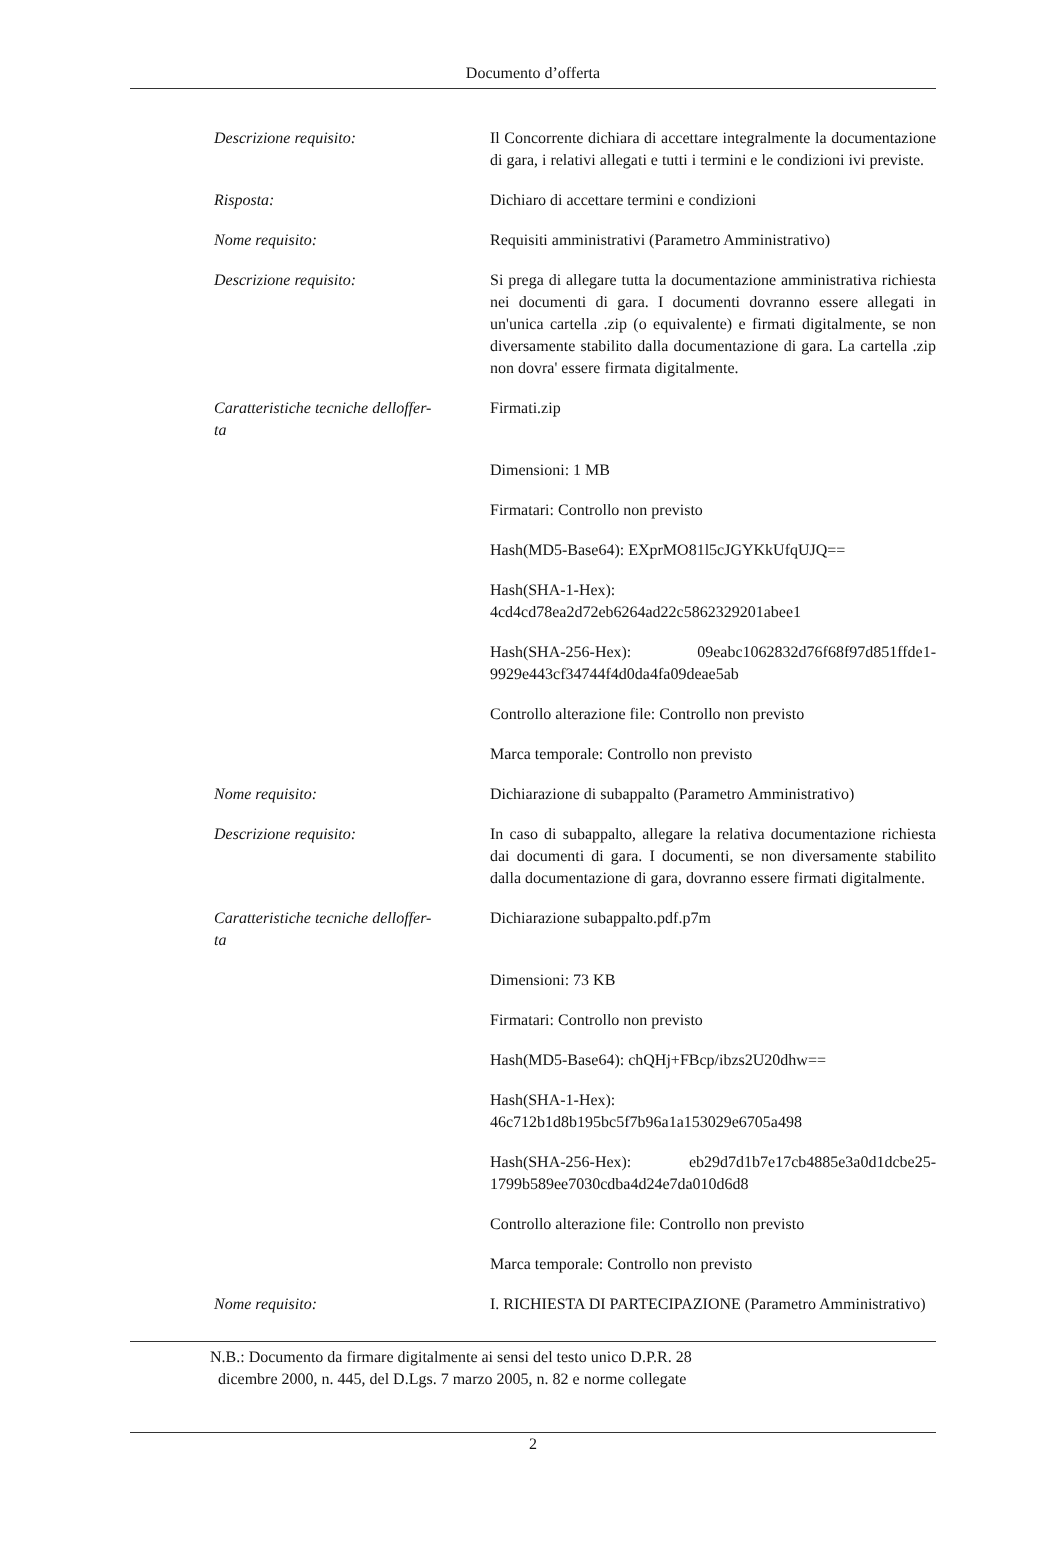Documento d’offerta
| Descrizione requisito: | Il Concorrente dichiara di accettare integralmente la documentazione di gara, i relativi allegati e tutti i termini e le condizioni ivi previste. |
| Risposta: | Dichiaro di accettare termini e condizioni |
| Nome requisito: | Requisiti amministrativi (Parametro Amministrativo) |
| Descrizione requisito: | Si prega di allegare tutta la documentazione amministrativa richiesta nei documenti di gara. I documenti dovranno essere allegati in un'unica cartella .zip (o equivalente) e firmati digitalmente, se non diversamente stabilito dalla documentazione di gara. La cartella .zip non dovra' essere firmata digitalmente. |
| Caratteristiche tecniche delloffer- ta | Firmati.zip |
| | Dimensioni: 1 MB |
| | Firmatari: Controllo non previsto |
| | Hash(MD5-Base64): EXprMO81l5cJGYKkUfqUJQ== |
| | Hash(SHA-1-Hex): 4cd4cd78ea2d72eb6264ad22c5862329201abee1 |
| | Hash(SHA-256-Hex): 09eabc1062832d76f68f97d851ffde1-9929e443cf34744f4d0da4fa09deae5ab |
| | Controllo alterazione file: Controllo non previsto |
| | Marca temporale: Controllo non previsto |
| Nome requisito: | Dichiarazione di subappalto (Parametro Amministrativo) |
| Descrizione requisito: | In caso di subappalto, allegare la relativa documentazione richiesta dai documenti di gara. I documenti, se non diversamente stabilito dalla documentazione di gara, dovranno essere firmati digitalmente. |
| Caratteristiche tecniche delloffer- ta | Dichiarazione subappalto.pdf.p7m |
| | Dimensioni: 73 KB |
| | Firmatari: Controllo non previsto |
| | Hash(MD5-Base64): chQHj+FBcp/ibzs2U20dhw== |
| | Hash(SHA-1-Hex): 46c712b1d8b195bc5f7b96a1a153029e6705a498 |
| | Hash(SHA-256-Hex): eb29d7d1b7e17cb4885e3a0d1dcbe25-1799b589ee7030cdba4d24e7da010d6d8 |
| | Controllo alterazione file: Controllo non previsto |
| | Marca temporale: Controllo non previsto |
| Nome requisito: | I. RICHIESTA DI PARTECIPAZIONE (Parametro Amministrativo) |
N.B.: Documento da firmare digitalmente ai sensi del testo unico D.P.R. 28
dicembre 2000, n. 445, del D.Lgs. 7 marzo 2005, n. 82 e norme collegate
2